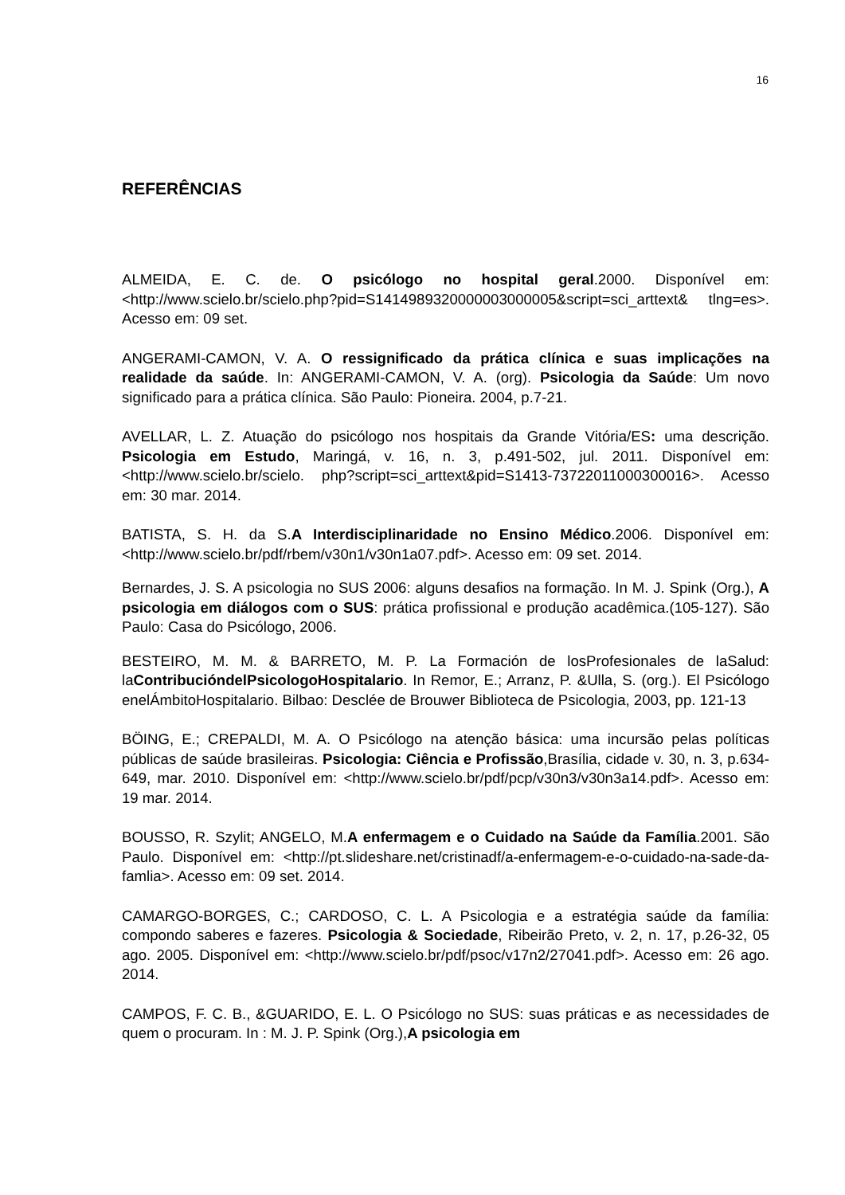16
REFERÊNCIAS
ALMEIDA, E. C. de. O psicólogo no hospital geral.2000. Disponível em: <http://www.scielo.br/scielo.php?pid=S1414989320000003000005&script=sci_arttext& tlng=es>. Acesso em: 09 set.
ANGERAMI-CAMON, V. A. O ressignificado da prática clínica e suas implicações na realidade da saúde. In: ANGERAMI-CAMON, V. A. (org). Psicologia da Saúde: Um novo significado para a prática clínica. São Paulo: Pioneira. 2004, p.7-21.
AVELLAR, L. Z. Atuação do psicólogo nos hospitais da Grande Vitória/ES: uma descrição. Psicologia em Estudo, Maringá, v. 16, n. 3, p.491-502, jul. 2011. Disponível em: <http://www.scielo.br/scielo. php?script=sci_arttext&pid=S1413-73722011000300016>. Acesso em: 30 mar. 2014.
BATISTA, S. H. da S.A Interdisciplinaridade no Ensino Médico.2006. Disponível em: <http://www.scielo.br/pdf/rbem/v30n1/v30n1a07.pdf>. Acesso em: 09 set. 2014.
Bernardes, J. S. A psicologia no SUS 2006: alguns desafios na formação. In M. J. Spink (Org.), A psicologia em diálogos com o SUS: prática profissional e produção acadêmica.(105-127). São Paulo: Casa do Psicólogo, 2006.
BESTEIRO, M. M. & BARRETO, M. P. La Formación de losProfesionales de laSalud: laContribucióndelPsicologoHospitalario. In Remor, E.; Arranz, P. &Ulla, S. (org.). El Psicólogo enelÁmbitoHospitalario. Bilbao: Desclée de Brouwer Biblioteca de Psicologia, 2003, pp. 121-13
BÖING, E.; CREPALDI, M. A. O Psicólogo na atenção básica: uma incursão pelas políticas públicas de saúde brasileiras. Psicologia: Ciência e Profissão,Brasília, cidade v. 30, n. 3, p.634-649, mar. 2010. Disponível em: <http://www.scielo.br/pdf/pcp/v30n3/v30n3a14.pdf>. Acesso em: 19 mar. 2014.
BOUSSO, R. Szylit; ANGELO, M.A enfermagem e o Cuidado na Saúde da Família.2001. São Paulo. Disponível em: <http://pt.slideshare.net/cristinadf/a-enfermagem-e-o-cuidado-na-sade-da-famlia>. Acesso em: 09 set. 2014.
CAMARGO-BORGES, C.; CARDOSO, C. L. A Psicologia e a estratégia saúde da família: compondo saberes e fazeres. Psicologia & Sociedade, Ribeirão Preto, v. 2, n. 17, p.26-32, 05 ago. 2005. Disponível em: <http://www.scielo.br/pdf/psoc/v17n2/27041.pdf>. Acesso em: 26 ago. 2014.
CAMPOS, F. C. B., &GUARIDO, E. L. O Psicólogo no SUS: suas práticas e as necessidades de quem o procuram. In : M. J. P. Spink (Org.),A psicologia em